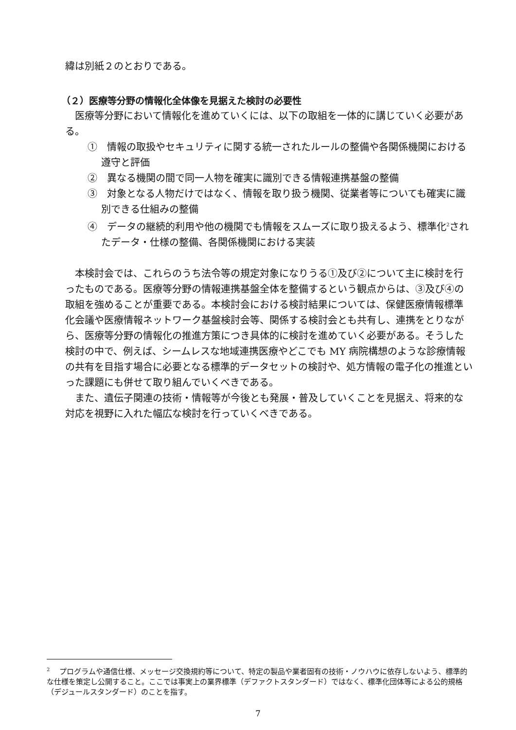緯は別紙２のとおりである。
（２）医療等分野の情報化全体像を見据えた検討の必要性
医療等分野において情報化を進めていくには、以下の取組を一体的に講じていく必要がある。
①　情報の取扱やセキュリティに関する統一されたルールの整備や各関係機関における遵守と評価
②　異なる機関の間で同一人物を確実に識別できる情報連携基盤の整備
③　対象となる人物だけではなく、情報を取り扱う機関、従業者等についても確実に識別できる仕組みの整備
④　データの継続的利用や他の機関でも情報をスムーズに取り扱えるよう、標準化<sup>2</sup>されたデータ・仕様の整備、各関係機関における実装
本検討会では、これらのうち法令等の規定対象になりうる①及び②について主に検討を行ったものである。医療等分野の情報連携基盤全体を整備するという観点からは、③及び④の取組を強めることが重要である。本検討会における検討結果については、保健医療情報標準化会議や医療情報ネットワーク基盤検討会等、関係する検討会とも共有し、連携をとりながら、医療等分野の情報化の推進方策につき具体的に検討を進めていく必要がある。そうした検討の中で、例えば、シームレスな地域連携医療やどこでも MY 病院構想のような診療情報の共有を目指す場合に必要となる標準的データセットの検討や、処方情報の電子化の推進といった課題にも併せて取り組んでいくべきである。
また、遺伝子関連の技術・情報等が今後とも発展・普及していくことを見据え、将来的な対応を視野に入れた幅広な検討を行っていくべきである。
<sup>2</sup> 　プログラムや通信仕様、メッセージ交換規約等について、特定の製品や業者固有の技術・ノウハウに依存しないよう、標準的な仕様を策定し公開すること。ここでは事実上の業界標準（デファクトスタンダード）ではなく、標準化団体等による公的規格（デジュールスタンダード）のことを指す。
7